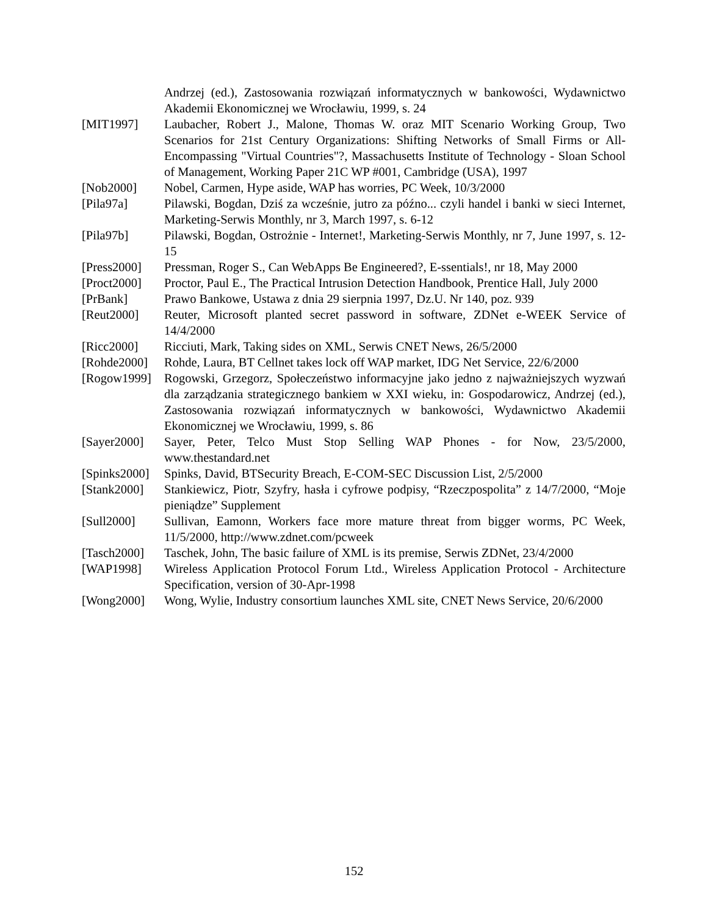Andrzej (ed.), Zastosowania rozwiązań informatycznych w bankowości, Wydawnictwo Akademii Ekonomicznej we Wrocławiu, 1999, s. 24
[MIT1997] Laubacher, Robert J., Malone, Thomas W. oraz MIT Scenario Working Group, Two Scenarios for 21st Century Organizations: Shifting Networks of Small Firms or All-Encompassing "Virtual Countries"?, Massachusetts Institute of Technology - Sloan School of Management, Working Paper 21C WP #001, Cambridge (USA), 1997
[Nob2000] Nobel, Carmen, Hype aside, WAP has worries, PC Week, 10/3/2000
[Pila97a] Pilawski, Bogdan, Dziś za wcześnie, jutro za późno... czyli handel i banki w sieci Internet, Marketing-Serwis Monthly, nr 3, March 1997, s. 6-12
[Pila97b] Pilawski, Bogdan, Ostrożnie - Internet!, Marketing-Serwis Monthly, nr 7, June 1997, s. 12-15
[Press2000]
Pressman, Roger S., Can WebApps Be Engineered?, E-ssentials!, nr 18, May 2000
[Proct2000]
Proctor, Paul E., The Practical Intrusion Detection Handbook, Prentice Hall, July 2000
[PrBank] Prawo Bankowe, Ustawa z dnia 29 sierpnia 1997, Dz.U. Nr 140, poz. 939
[Reut2000] Reuter, Microsoft planted secret password in software, ZDNet e-WEEK Service of 14/4/2000
[Ricc2000] Ricciuti, Mark, Taking sides on XML, Serwis CNET News, 26/5/2000
[Rohde2000]
Rohde, Laura, BT Cellnet takes lock off WAP market, IDG Net Service, 22/6/2000
[Rogow1999]
Rogowski, Grzegorz, Społeczeństwo informacyjne jako jedno z najważniejszych wyzwań dla zarządzania strategicznego bankiem w XXI wieku, in: Gospodarowicz, Andrzej (ed.), Zastosowania rozwiązań informatycznych w bankowości, Wydawnictwo Akademii Ekonomicznej we Wrocławiu, 1999, s. 86
[Sayer2000]
Sayer, Peter, Telco Must Stop Selling WAP Phones - for Now, 23/5/2000, www.thestandard.net
[Spinks2000]
Spinks, David, BTSecurity Breach, E-COM-SEC Discussion List, 2/5/2000
[Stank2000]
Stankiewicz, Piotr, Szyfry, hasła i cyfrowe podpisy, “Rzeczpospolita” z 14/7/2000, “Moje pieniądze” Supplement
[Sull2000] Sullivan, Eamonn, Workers face more mature threat from bigger worms, PC Week, 11/5/2000, http://www.zdnet.com/pcweek
[Tasch2000]
Taschek, John, The basic failure of XML is its premise, Serwis ZDNet, 23/4/2000
[WAP1998] Wireless Application Protocol Forum Ltd., Wireless Application Protocol - Architecture Specification, version of 30-Apr-1998
[Wong2000] Wong, Wylie, Industry consortium launches XML site, CNET News Service, 20/6/2000
152